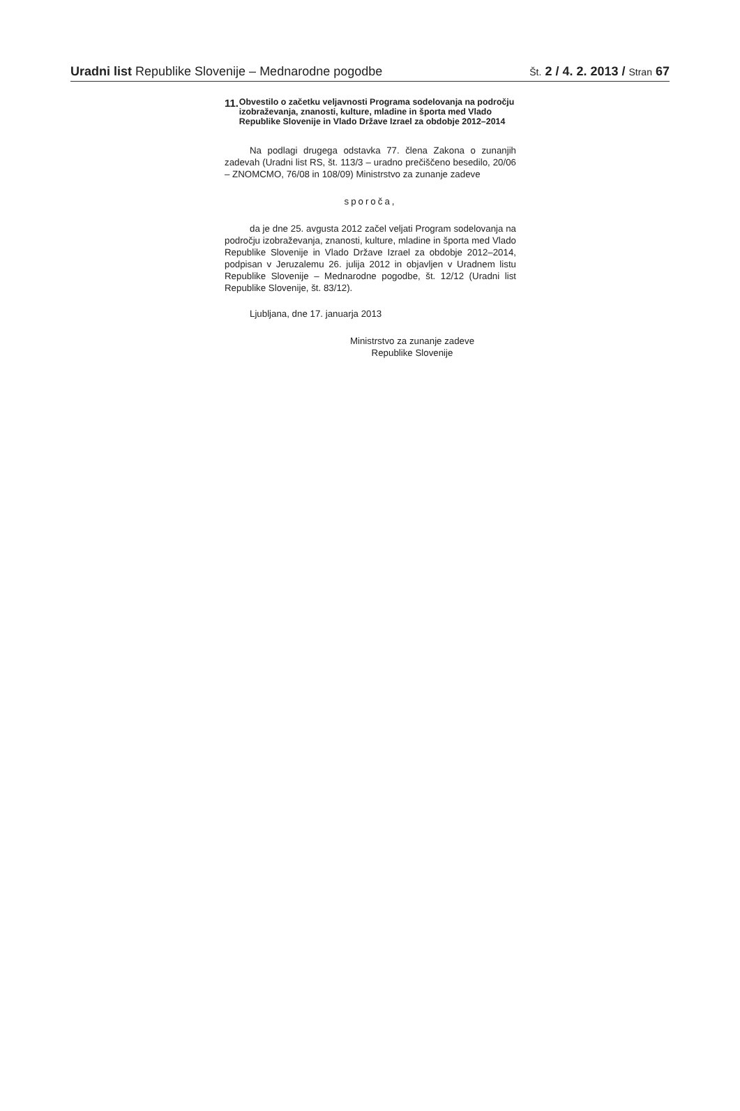Uradni list Republike Slovenije – Mednarodne pogodbe
Št. 2 / 4. 2. 2013 / Stran 67
11.
Obvestilo o začetku veljavnosti Programa sodelovanja na področju izobraževanja, znanosti, kulture, mladine in športa med Vlado Republike Slovenije in Vlado Države Izrael za obdobje 2012–2014
Na podlagi drugega odstavka 77. člena Zakona o zunanjih zadevah (Uradni list RS, št. 113/3 – uradno prečiščeno besedilo, 20/06 – ZNOMCMO, 76/08 in 108/09) Ministrstvo za zunanje zadeve
sporoča,
da je dne 25. avgusta 2012 začel veljati Program sodelovanja na področju izobraževanja, znanosti, kulture, mladine in športa med Vlado Republike Slovenije in Vlado Države Izrael za obdobje 2012–2014, podpisan v Jeruzalemu 26. julija 2012 in objavljen v Uradnem listu Republike Slovenije – Mednarodne pogodbe, št. 12/12 (Uradni list Republike Slovenije, št. 83/12).
Ljubljana, dne 17. januarja 2013
Ministrstvo za zunanje zadeve
Republike Slovenije